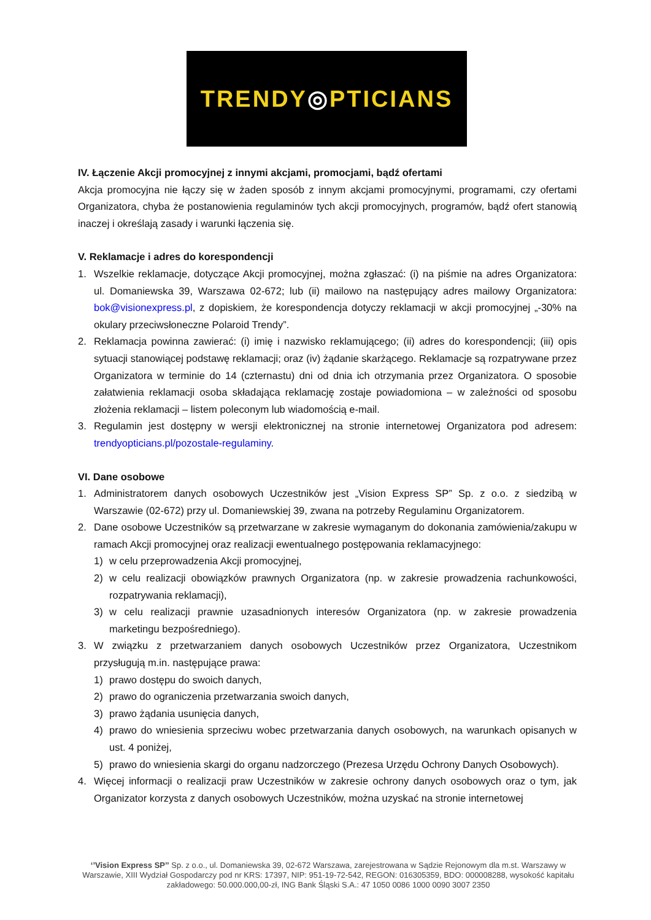TRENDY◎PTICIANS
IV. Łączenie Akcji promocyjnej z innymi akcjami, promocjami, bądź ofertami
Akcja promocyjna nie łączy się w żaden sposób z innym akcjami promocyjnymi, programami, czy ofertami Organizatora, chyba że postanowienia regulaminów tych akcji promocyjnych, programów, bądź ofert stanowią inaczej i określają zasady i warunki łączenia się.
V. Reklamacje i adres do korespondencji
1. Wszelkie reklamacje, dotyczące Akcji promocyjnej, można zgłaszać: (i) na piśmie na adres Organizatora: ul. Domaniewska 39, Warszawa 02-672; lub (ii) mailowo na następujący adres mailowy Organizatora: bok@visionexpress.pl, z dopiskiem, że korespondencja dotyczy reklamacji w akcji promocyjnej „-30% na okulary przeciwsłoneczne Polaroid Trendy”.
2. Reklamacja powinna zawierać: (i) imię i nazwisko reklamującego; (ii) adres do korespondencji; (iii) opis sytuacji stanowiącej podstawę reklamacji; oraz (iv) żądanie skarżącego. Reklamacje są rozpatrywane przez Organizatora w terminie do 14 (czternastu) dni od dnia ich otrzymania przez Organizatora. O sposobie załatwienia reklamacji osoba składająca reklamację zostaje powiadomiona – w zależności od sposobu złożenia reklamacji – listem poleconym lub wiadomością e-mail.
3. Regulamin jest dostępny w wersji elektronicznej na stronie internetowej Organizatora pod adresem: trendyopticians.pl/pozostale-regulaminy.
VI. Dane osobowe
1. Administratorem danych osobowych Uczestników jest „Vision Express SP” Sp. z o.o. z siedzibą w Warszawie (02-672) przy ul. Domaniewskiej 39, zwana na potrzeby Regulaminu Organizatorem.
2. Dane osobowe Uczestników są przetwarzane w zakresie wymaganym do dokonania zamówienia/zakupu w ramach Akcji promocyjnej oraz realizacji ewentualnego postępowania reklamacyjnego:
1) w celu przeprowadzenia Akcji promocyjnej,
2) w celu realizacji obowiązków prawnych Organizatora (np. w zakresie prowadzenia rachunkowości, rozpatrywania reklamacji),
3) w celu realizacji prawnie uzasadnionych interesów Organizatora (np. w zakresie prowadzenia marketingu bezpośredniego).
3. W związku z przetwarzaniem danych osobowych Uczestników przez Organizatora, Uczestnikom przysługują m.in. następujące prawa:
1) prawo dostępu do swoich danych,
2) prawo do ograniczenia przetwarzania swoich danych,
3) prawo żądania usunięcia danych,
4) prawo do wniesienia sprzeciwu wobec przetwarzania danych osobowych, na warunkach opisanych w ust. 4 poniżej,
5) prawo do wniesienia skargi do organu nadzorczego (Prezesa Urzędu Ochrony Danych Osobowych).
4. Więcej informacji o realizacji praw Uczestników w zakresie ochrony danych osobowych oraz o tym, jak Organizator korzysta z danych osobowych Uczestników, można uzyskać na stronie internetowej
‘’Vision Express SP’’ Sp. z o.o., ul. Domaniewska 39, 02-672 Warszawa, zarejestrowana w Sądzie Rejonowym dla m.st. Warszawy w Warszawie, XIII Wydział Gospodarczy pod nr KRS: 17397, NIP: 951-19-72-542, REGON: 016305359, BDO: 000008288, wysokość kapitału zakładowego: 50.000.000,00-zł, ING Bank Śląski S.A.: 47 1050 0086 1000 0090 3007 2350